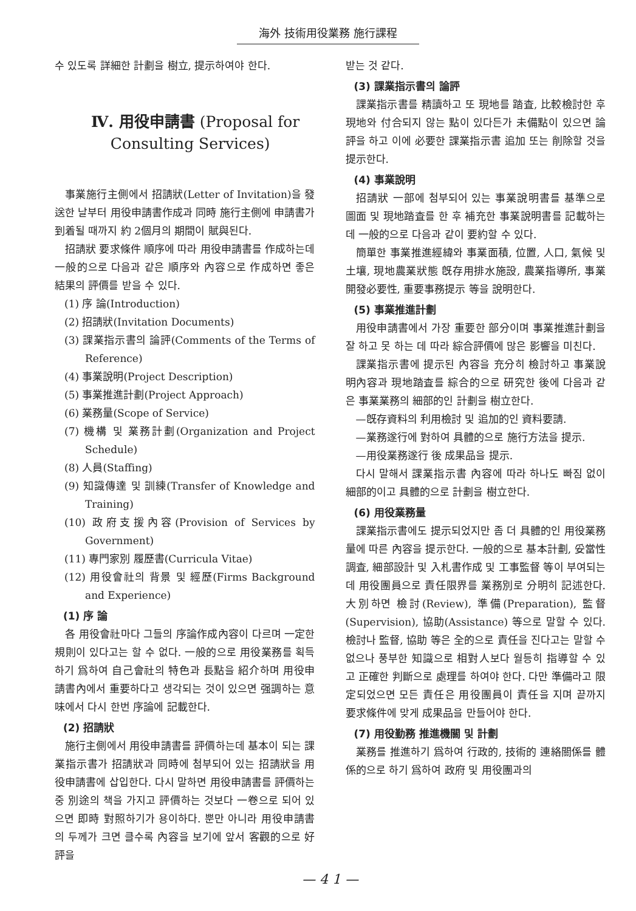海外 技術用役業務 施行課程
수 있도록 詳細한 計劃을 樹立, 提示하여야 한다.
Ⅳ. 用役申請書 (Proposal for
Consulting Services)
事業施行主側에서 招請狀(Letter of Invitation)을 發送한 날부터 用役申請書作成과 同時 施行主側에 申請書가 到着될 때까지 約 2個月의 期間이 賦與된다.
招請狀 要求條件 順序에 따라 用役申請書를 作成하는데 一般的으로 다음과 같은 順序와 內容으로 作成하면 좋은 結果의 評價를 받을 수 있다.
(1) 序 論(Introduction)
(2) 招請狀(Invitation Documents)
(3) 課業指示書의 論評(Comments of the Terms of Reference)
(4) 事業說明(Project Description)
(5) 事業推進計劃(Project Approach)
(6) 業務量(Scope of Service)
(7) 機構 및 業務計劃(Organization and Project Schedule)
(8) 人員(Staffing)
(9) 知識傳達 및 訓練(Transfer of Knowledge and Training)
(10) 政府支援內容(Provision of Services by Government)
(11) 專門家別 履歷書(Curricula Vitae)
(12) 用役會社의 背景 및 經歷(Firms Background and Experience)
(1) 序 論
各 用役會社마다 그들의 序論作成內容이 다르며 一定한 規則이 있다고는 할 수 없다. 一般的으로 用役業務를 획득하기 爲하여 自己會社의 特色과 長點을 紹介하며 用役申請書內에서 重要하다고 생각되는 것이 있으면 强調하는 意味에서 다시 한번 序論에 記載한다.
(2) 招請狀
施行主側에서 用役申請書를 評價하는데 基本이 되는 課業指示書가 招請狀과 同時에 첨부되어 있는 招請狀을 用役申請書에 삽입한다. 다시 말하면 用役申請書를 評價하는 중 別途의 책을 가지고 評價하는 것보다 一卷으로 되어 있으면 即時 對照하기가 용이하다. 뿐만 아니라 用役申請書의 두께가 크면 클수록 內容을 보기에 앞서 客觀的으로 好評을
받는 것 같다.
(3) 課業指示書의 論評
課業指示書를 精讀하고 또 現地를 踏査, 比較檢討한 후 現地와 付合되지 않는 點이 있다든가 未備點이 있으면 論評을 하고 이에 必要한 課業指示書 追加 또는 削除할 것을 提示한다.
(4) 事業說明
招請狀 一部에 첨부되어 있는 事業說明書를 基準으로 圖面 및 現地踏査를 한 후 補充한 事業說明書를 記載하는데 一般的으로 다음과 같이 要約할 수 있다.
簡單한 事業推進經緯와 事業面積, 位置, 人口, 氣候 및 土壤, 現地農業狀態 旣存用排水施設, 農業指導所, 事業開發必要性, 重要事務提示 等을 說明한다.
(5) 事業推進計劃
用役申請書에서 가장 重要한 部分이며 事業推進計劃을 잘 하고 못 하는 데 따라 綜合評價에 많은 影響을 미친다.
課業指示書에 提示된 內容을 充分히 檢討하고 事業說明內容과 現地踏査를 綜合的으로 研究한 後에 다음과 같은 事業業務의 細部的인 計劃을 樹立한다.
—旣存資料의 利用檢討 및 追加的인 資料要請.
—業務遂行에 對하여 具體的으로 施行方法을 提示.
—用役業務遂行 後 成果品을 提示.
다시 말해서 課業指示書 內容에 따라 하나도 빠짐 없이 細部的이고 具體的으로 計劃을 樹立한다.
(6) 用役業務量
課業指示書에도 提示되었지만 좀 더 具體的인 用役業務量에 따른 內容을 提示한다. 一般的으로 基本計劃, 妥當性調査, 細部設計 및 入札書作成 및 工事監督 等이 부여되는데 用役團員으로 責任限界를 業務別로 分明히 記述한다. 大別하면 檢討(Review), 準備(Preparation), 監督(Supervision), 協助(Assistance) 等으로 말할 수 있다. 檢討나 監督, 協助 等은 全的으로 責任을 진다고는 말할 수 없으나 풍부한 知識으로 相對人보다 월등히 指導할 수 있고 正確한 判斷으로 處理를 하여야 한다. 다만 準備라고 限定되었으면 모든 責任은 用役團員이 責任을 지며 끝까지 要求條件에 맞게 成果品을 만들어야 한다.
(7) 用役勤務 推進機關 및 計劃
業務를 推進하기 爲하여 行政的, 技術的 連絡關係를 體係的으로 하기 爲하여 政府 및 用役團과의
— 4 1 —